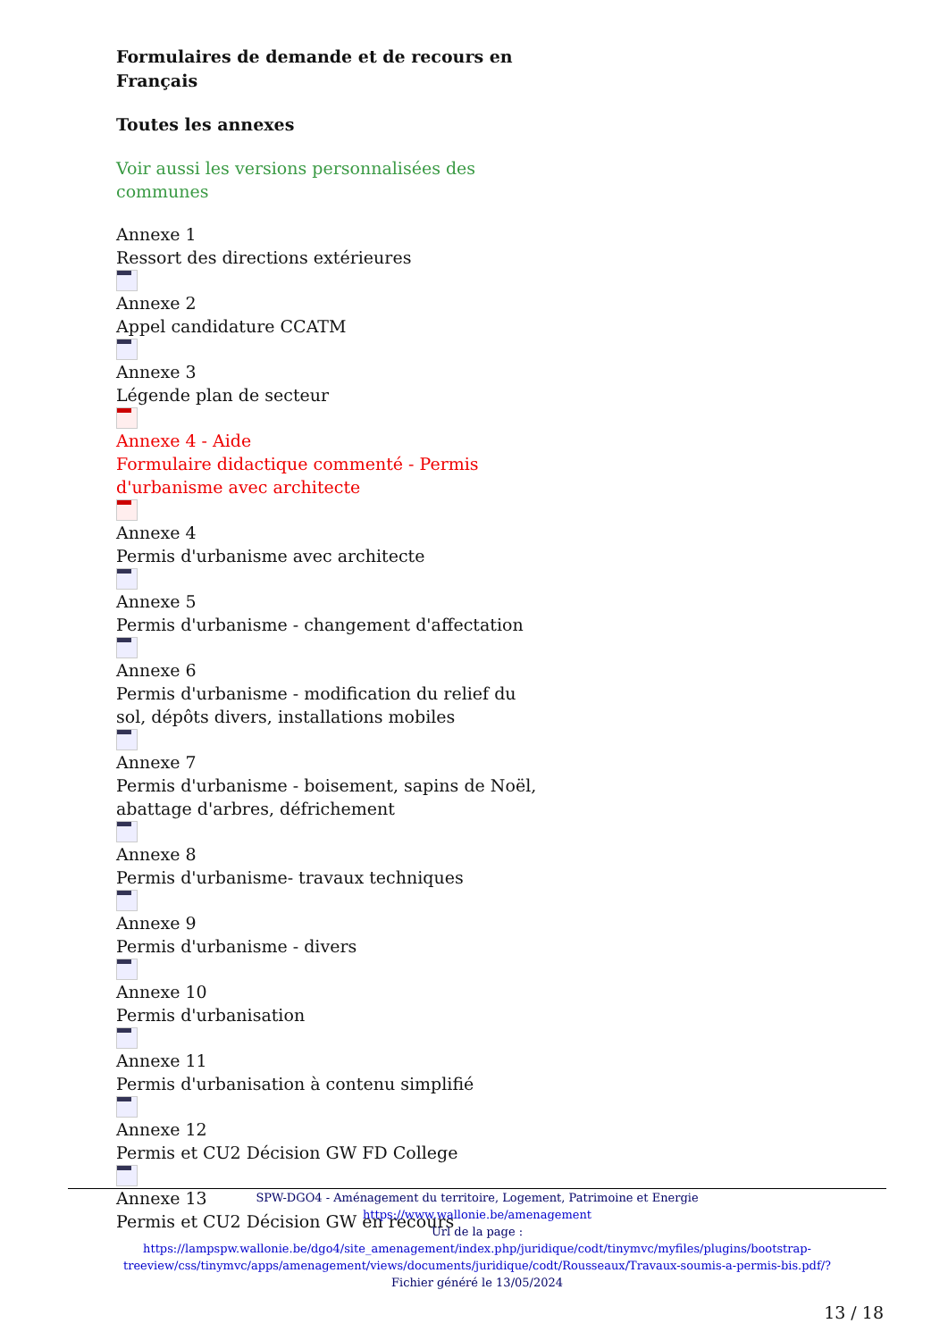Formulaires de demande et de recours en Français
Toutes les annexes
Voir aussi les versions personnalisées des communes
Annexe 1
Ressort des directions extérieures
Annexe 2
Appel candidature CCATM
Annexe 3
Légende plan de secteur
Annexe 4 - Aide
Formulaire didactique commenté - Permis d'urbanisme avec architecte
Annexe 4
Permis d'urbanisme avec architecte
Annexe 5
Permis d'urbanisme - changement d'affectation
Annexe 6
Permis d'urbanisme - modification du relief du sol, dépôts divers, installations mobiles
Annexe 7
Permis d'urbanisme - boisement, sapins de Noël, abattage d'arbres, défrichement
Annexe 8
Permis d'urbanisme- travaux techniques
Annexe 9
Permis d'urbanisme - divers
Annexe 10
Permis d'urbanisation
Annexe 11
Permis d'urbanisation à contenu simplifié
Annexe 12
Permis et CU2 Décision GW FD College
Annexe 13
Permis et CU2 Décision GW en recours
SPW-DGO4 - Aménagement du territoire, Logement, Patrimoine et Energie
https://www.wallonie.be/amenagement
Url de la page :
https://lampspw.wallonie.be/dgo4/site_amenagement/index.php/juridique/codt/tinymvc/myfiles/plugins/bootstrap-treeview/css/tinymvc/apps/amenagement/views/documents/juridique/codt/Rousseaux/Travaux-soumis-a-permis-bis.pdf/?
Fichier généré le 13/05/2024
13 / 18